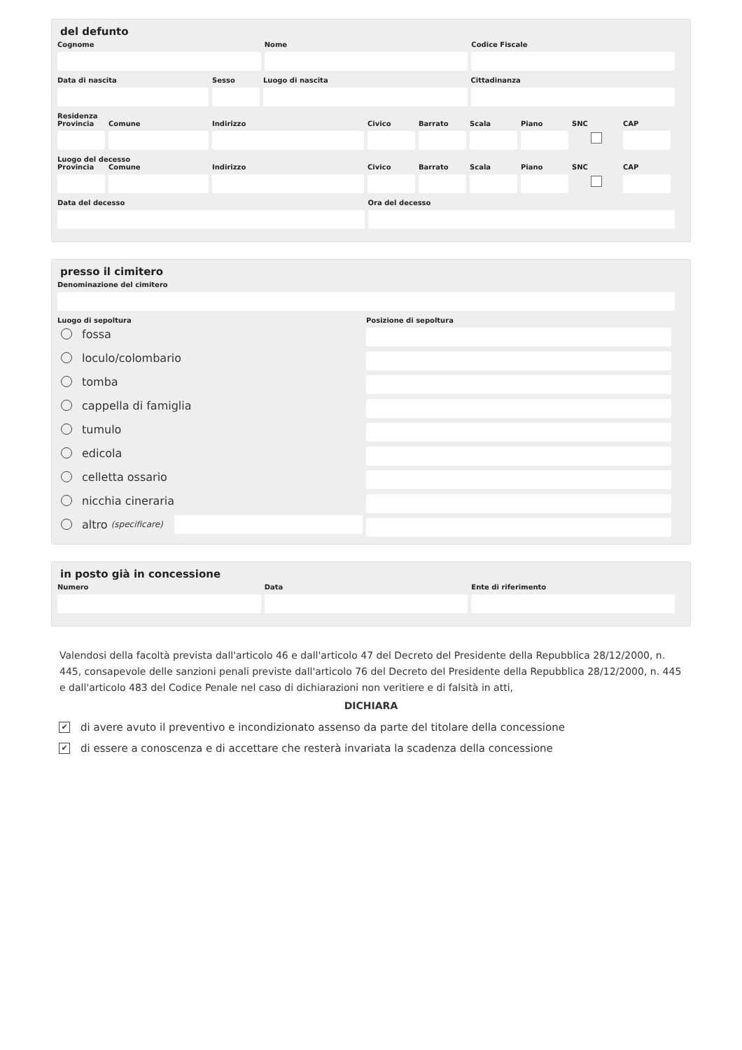del defunto
Cognome Nome Codice Fiscale
Data di nascita Sesso Luogo di nascita Cittadinanza
Residenza
Provincia
Comune Indirizzo Civico Barrato Scala Piano SNC CAP
Luogo del decesso
Provincia
Comune Indirizzo Civico Barrato Scala Piano SNC CAP
Data del decesso Ora del decesso
presso il cimitero
Denominazione del cimitero
Luogo di sepoltura
fossa
loculo/colombario
tomba
cappella di famiglia
tumulo
edicola
celletta ossario
nicchia cineraria
altro (specificare)
Posizione di sepoltura
in posto già in concessione
Numero Data Ente di riferimento
Valendosi della facoltà prevista dall'articolo 46 e dall'articolo 47 del Decreto del Presidente della Repubblica 28/12/2000, n. 445, consapevole delle sanzioni penali previste dall'articolo 76 del Decreto del Presidente della Repubblica 28/12/2000, n. 445 e dall'articolo 483 del Codice Penale nel caso di dichiarazioni non veritiere e di falsità in atti,
DICHIARA
✔ di avere avuto il preventivo e incondizionato assenso da parte del titolare della concessione
✔ di essere a conoscenza e di accettare che resterà invariata la scadenza della concessione